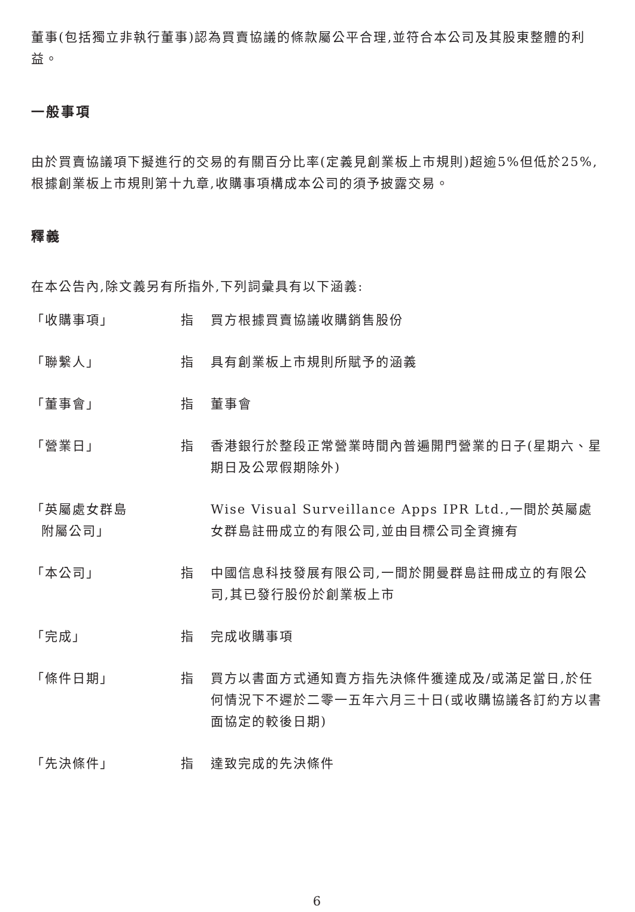董事(包括獨立非執行董事)認為買賣協議的條款屬公平合理,並符合本公司及其股東整體的利益。
一般事項
由於買賣協議項下擬進行的交易的有關百分比率(定義見創業板上市規則)超逾5%但低於25%,根據創業板上市規則第十九章,收購事項構成本公司的須予披露交易。
釋義
在本公告內,除文義另有所指外,下列詞彙具有以下涵義:
| 「收購事項」 | 指 | 買方根據買賣協議收購銷售股份 |
| 「聯繫人」 | 指 | 具有創業板上市規則所賦予的涵義 |
| 「董事會」 | 指 | 董事會 |
| 「營業日」 | 指 | 香港銀行於整段正常營業時間內普遍開門營業的日子(星期六、星期日及公眾假期除外) |
| 「英屬處女群島 附屬公司」 | | Wise Visual Surveillance Apps IPR Ltd.,一間於英屬處女群島註冊成立的有限公司,並由目標公司全資擁有 |
| 「本公司」 | 指 | 中國信息科技發展有限公司,一間於開曼群島註冊成立的有限公司,其已發行股份於創業板上市 |
| 「完成」 | 指 | 完成收購事項 |
| 「條件日期」 | 指 | 買方以書面方式通知賣方指先決條件獲達成及/或滿足當日,於任何情況下不遲於二零一五年六月三十日(或收購協議各訂約方以書面協定的較後日期) |
| 「先決條件」 | 指 | 達致完成的先決條件 |
6